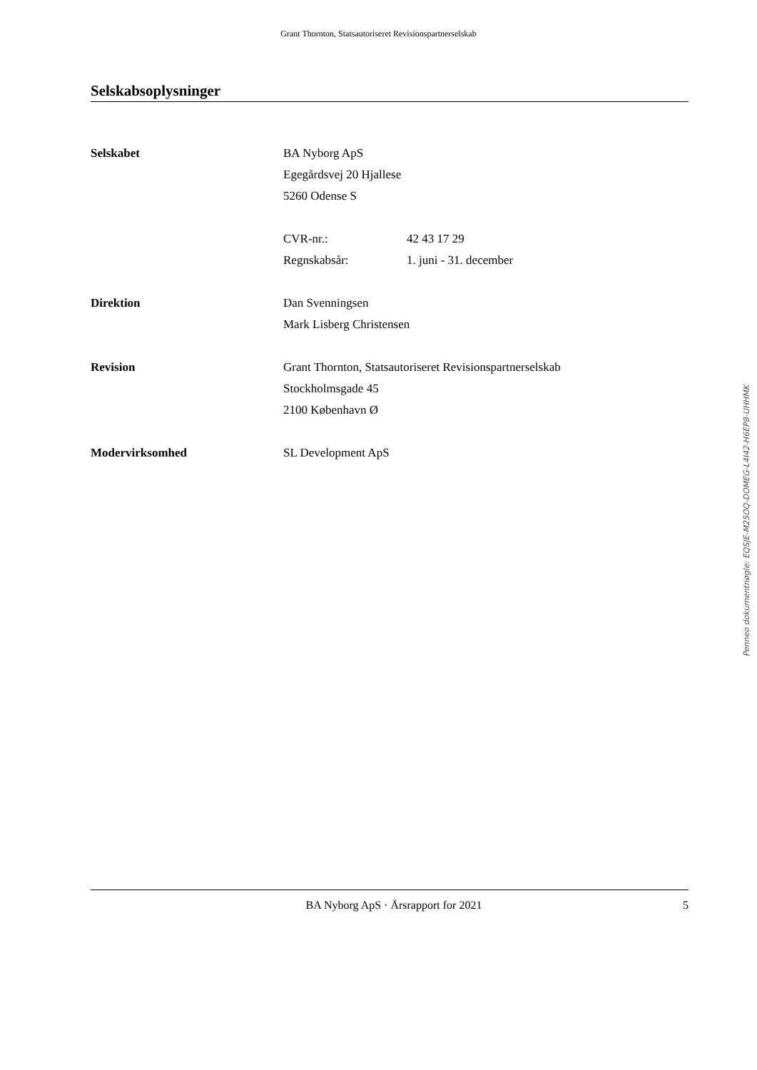Grant Thornton, Statsautoriseret Revisionspartnerselskab
Selskabsoplysninger
Selskabet BA Nyborg ApS
Egegårdsvej 20 Hjallese
5260 Odense S
CVR-nr.: 42 43 17 29
Regnskabsår: 1. juni - 31. december
Direktion Dan Svenningsen
Mark Lisberg Christensen
Revision Grant Thornton, Statsautoriseret Revisionspartnerselskab
Stockholmsgade 45
2100 København Ø
Modervirksomhed SL Development ApS
Penneo dokumentnøgle: EQSJE-M25OQ-DOMEG-L4I42-H6EP8-UHHMK
BA Nyborg ApS · Årsrapport for 2021 5